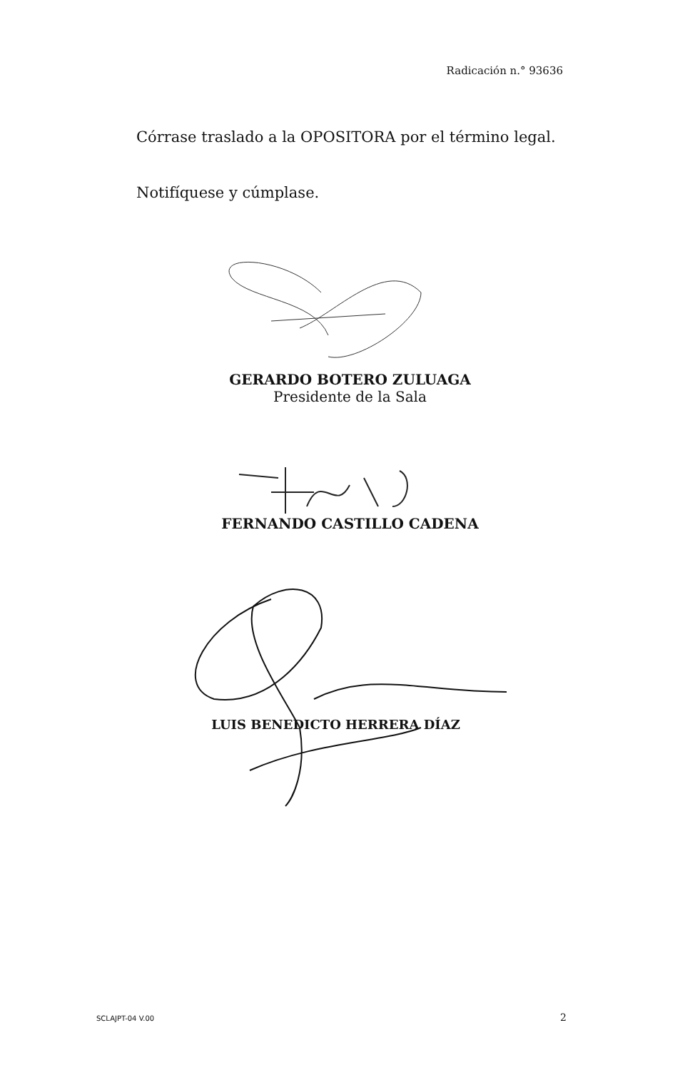Radicación n.° 93636
Córrase traslado a la OPOSITORA por el término legal.
Notifíquese y cúmplase.
GERARDO BOTERO ZULUAGA
Presidente de la Sala
FERNANDO CASTILLO CADENA
LUIS BENEDICTO HERRERA DÍAZ
SCLAJPT-04 V.00 2